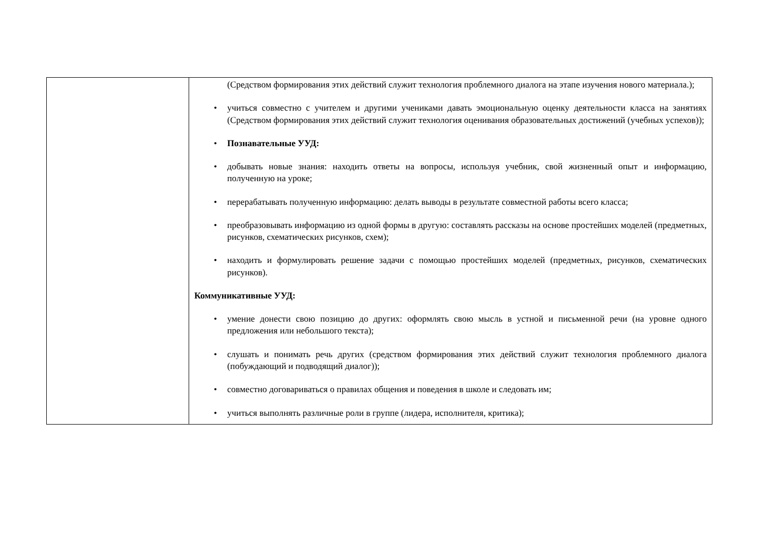| | (Средством формирования этих действий служит технология проблемного диалога на этапе изучения нового материала.); • учиться совместно с учителем и другими учениками давать эмоциональную оценку деятельности класса на занятиях (Средством формирования этих действий служит технология оценивания образовательных достижений (учебных успехов)); • Познавательные УУД: • добывать новые знания: находить ответы на вопросы, используя учебник, свой жизненный опыт и информацию, полученную на уроке; • перерабатывать полученную информацию: делать выводы в результате совместной работы всего класса; • преобразовывать информацию из одной формы в другую: составлять рассказы на основе простейших моделей (предметных, рисунков, схематических рисунков, схем); • находить и формулировать решение задачи с помощью простейших моделей (предметных, рисунков, схематических рисунков). Коммуникативные УУД: • умение донести свою позицию до других: оформлять свою мысль в устной и письменной речи (на уровне одного предложения или небольшого текста); • слушать и понимать речь других (средством формирования этих действий служит технология проблемного диалога (побуждающий и подводящий диалог)); • совместно договариваться о правилах общения и поведения в школе и следовать им; • учиться выполнять различные роли в группе (лидера, исполнителя, критика); |